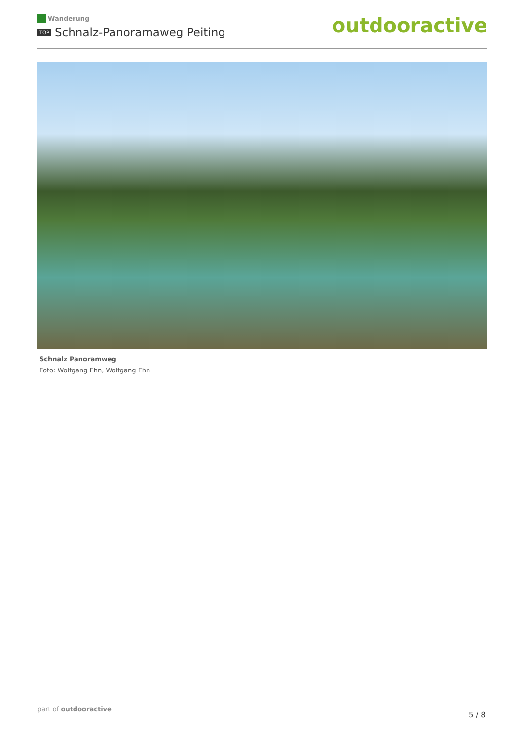Wanderung
TOP Schnalz-Panoramaweg Peiting
outdooractive
Schnalz Panoramweg
Foto: Wolfgang Ehn, Wolfgang Ehn
part of outdooractive
5 / 8